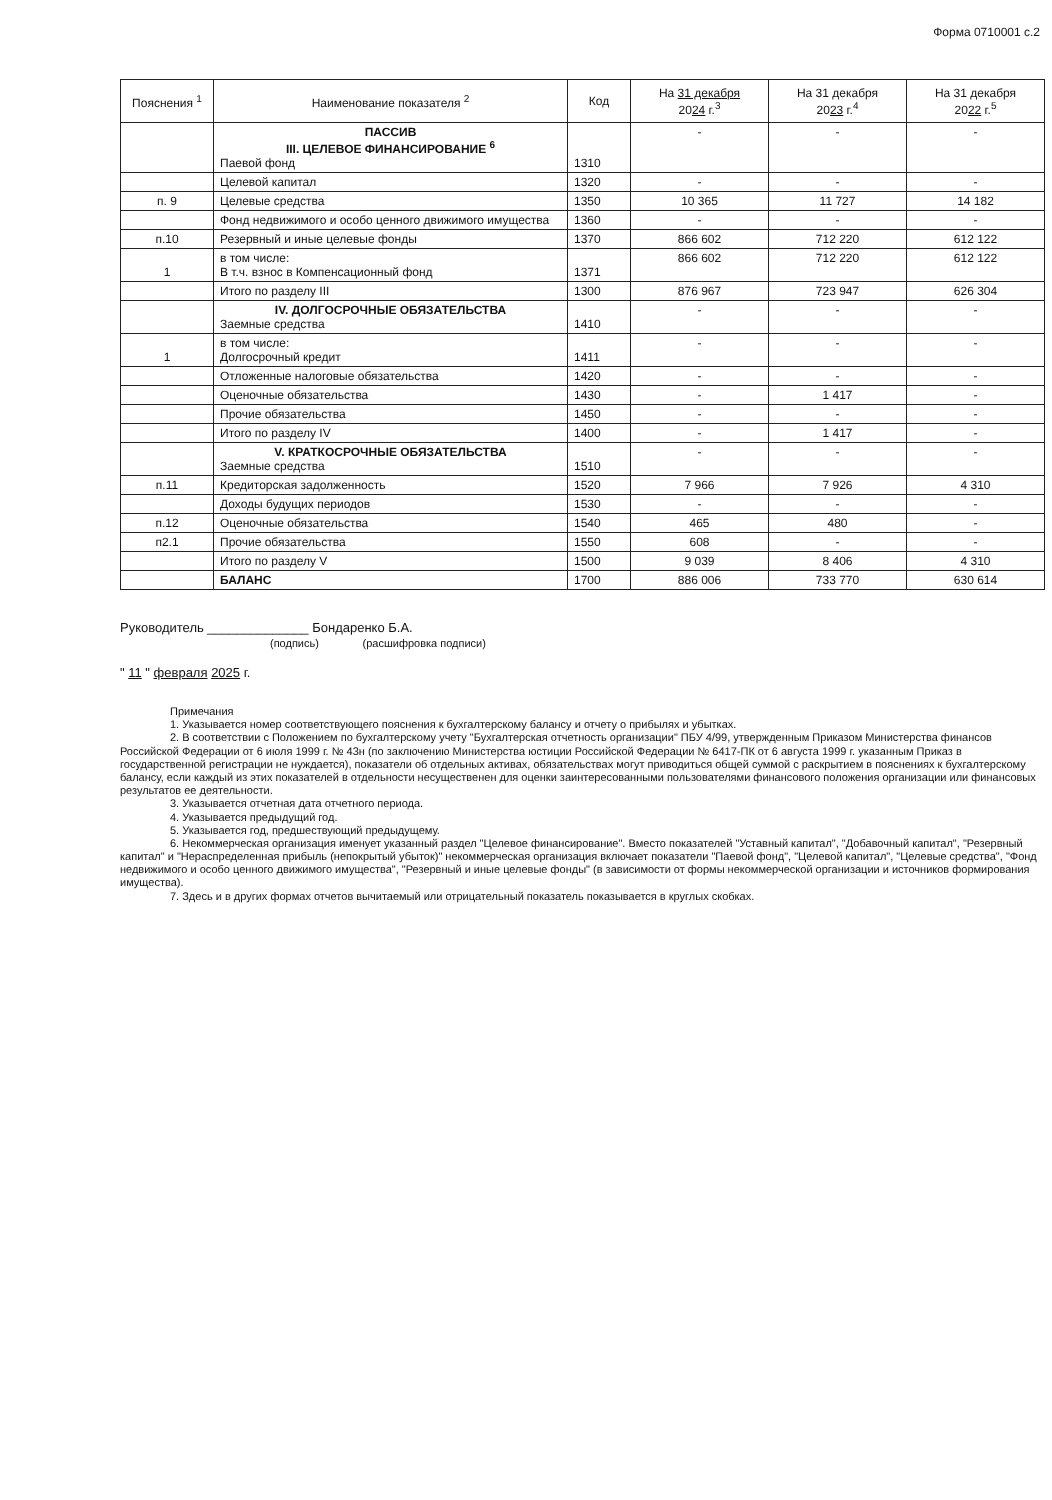Форма 0710001 с.2
| Пояснения <sup>1</sup> | Наименование показателя <sup>2</sup> | Код | На 31 декабря 20 24 г.<sup>3</sup> | На 31 декабря 20 23 г.<sup>4</sup> | На 31 декабря 20 22 г.<sup>5</sup> |
| --- | --- | --- | --- | --- | --- |
| | ПАССИВ III. ЦЕЛЕВОЕ ФИНАНСИРОВАНИЕ <sup>6</sup> Паевой фонд | 1310 | - | - | - |
| | Целевой капитал | 1320 | - | - | - |
| п. 9 | Целевые средства | 1350 | 10 365 | 11 727 | 14 182 |
| | Фонд недвижимого и особо ценного движимого имущества | 1360 | - | - | - |
| п.10 | Резервный и иные целевые фонды | 1370 | 866 602 | 712 220 | 612 122 |
| 1 | в том числе: В т.ч. взнос в Компенсационный фонд | 1371 | 866 602 | 712 220 | 612 122 |
| | Итого по разделу III | 1300 | 876 967 | 723 947 | 626 304 |
| | IV. ДОЛГОСРОЧНЫЕ ОБЯЗАТЕЛЬСТВА Заемные средства | 1410 | - | - | - |
| 1 | в том числе: Долгосрочный кредит | 1411 | - | - | - |
| | Отложенные налоговые обязательства | 1420 | - | - | - |
| | Оценочные обязательства | 1430 | - | 1 417 | - |
| | Прочие обязательства | 1450 | - | - | - |
| | Итого по разделу IV | 1400 | - | 1 417 | - |
| | V. КРАТКОСРОЧНЫЕ ОБЯЗАТЕЛЬСТВА Заемные средства | 1510 | - | - | - |
| п.11 | Кредиторская задолженность | 1520 | 7 966 | 7 926 | 4 310 |
| | Доходы будущих периодов | 1530 | - | - | - |
| п.12 | Оценочные обязательства | 1540 | 465 | 480 | - |
| п2.1 | Прочие обязательства | 1550 | 608 | - | - |
| | Итого по разделу V | 1500 | 9 039 | 8 406 | 4 310 |
| | БАЛАНС | 1700 | 886 006 | 733 770 | 630 614 |
Руководитель ______________ Бондаренко Б.А.
(подпись) (расшифровка подписи)
" 11 " февраля 2025 г.
Примечания
1. Указывается номер соответствующего пояснения к бухгалтерскому балансу и отчету о прибылях и убытках.
2. В соответствии с Положением по бухгалтерскому учету "Бухгалтерская отчетность организации" ПБУ 4/99, утвержденным Приказом Министерства финансов Российской Федерации от 6 июля 1999 г. № 43н (по заключению Министерства юстиции Российской Федерации № 6417-ПК от 6 августа 1999 г. указанным Приказ в государственной регистрации не нуждается), показатели об отдельных активах, обязательствах могут приводиться общей суммой с раскрытием в пояснениях к бухгалтерскому балансу, если каждый из этих показателей в отдельности несущественен для оценки заинтересованными пользователями финансового положения организации или финансовых результатов ее деятельности.
3. Указывается отчетная дата отчетного периода.
4. Указывается предыдущий год.
5. Указывается год, предшествующий предыдущему.
6. Некоммерческая организация именует указанный раздел "Целевое финансирование". Вместо показателей "Уставный капитал", "Добавочный капитал", "Резервный капитал" и "Нераспределенная прибыль (непокрытый убыток)" некоммерческая организация включает показатели "Паевой фонд", "Целевой капитал", "Целевые средства", "Фонд недвижимого и особо ценного движимого имущества", "Резервный и иные целевые фонды" (в зависимости от формы некоммерческой организации и источников формирования имущества).
7. Здесь и в других формах отчетов вычитаемый или отрицательный показатель показывается в круглых скобках.